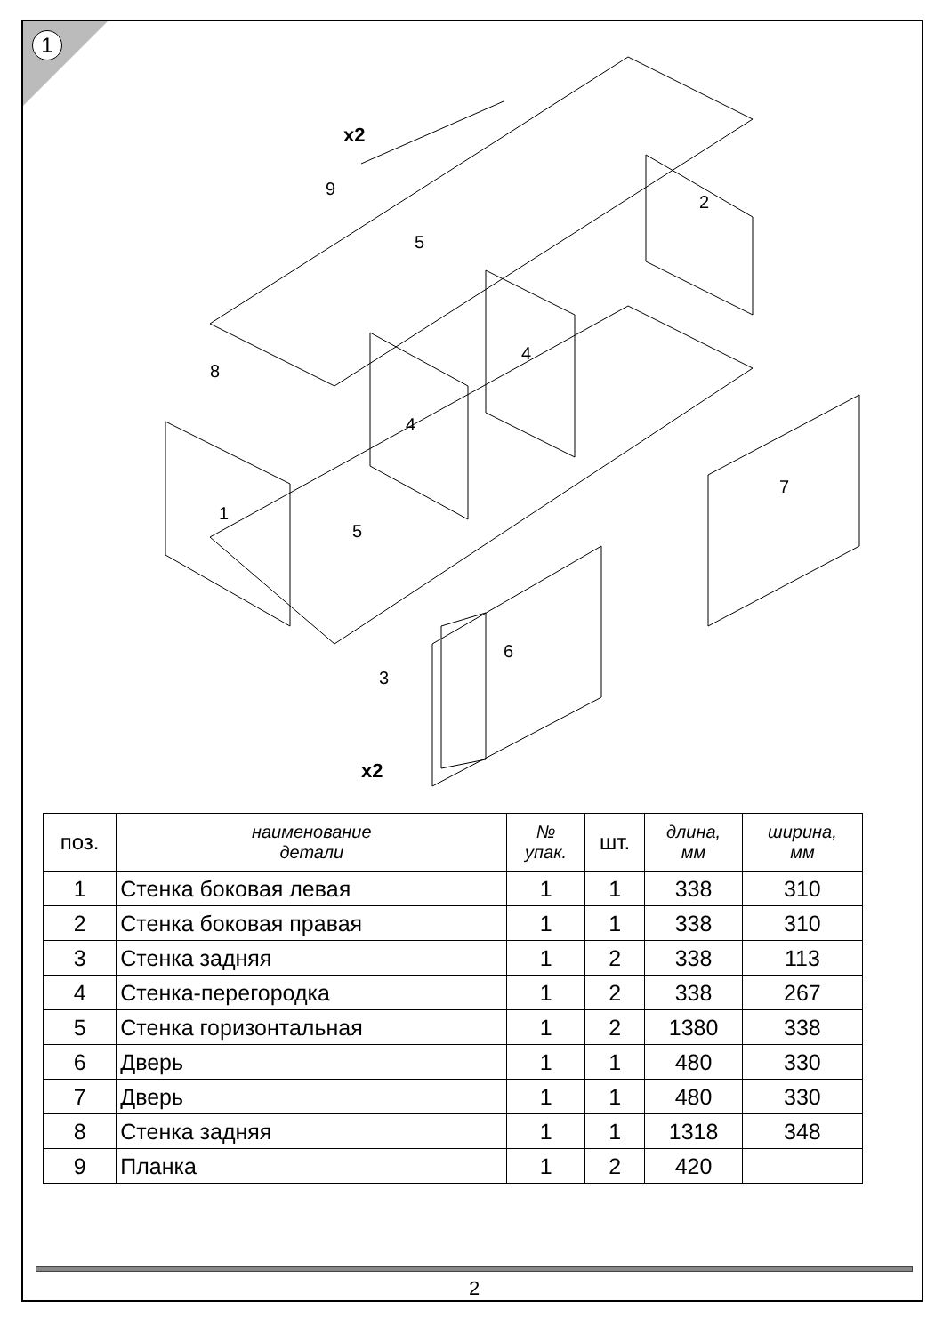1
x2
9
5
2
8
4
4
1
5
3
6
7
x2
| поз. | наименование детали | № упак. | шт. | длина, мм | ширина, мм |
| --- | --- | --- | --- | --- | --- |
| 1 | Стенка боковая левая | 1 | 1 | 338 | 310 |
| 2 | Стенка боковая правая | 1 | 1 | 338 | 310 |
| 3 | Стенка задняя | 1 | 2 | 338 | 113 |
| 4 | Стенка-перегородка | 1 | 2 | 338 | 267 |
| 5 | Стенка горизонтальная | 1 | 2 | 1380 | 338 |
| 6 | Дверь | 1 | 1 | 480 | 330 |
| 7 | Дверь | 1 | 1 | 480 | 330 |
| 8 | Стенка задняя | 1 | 1 | 1318 | 348 |
| 9 | Планка | 1 | 2 | 420 | |
2